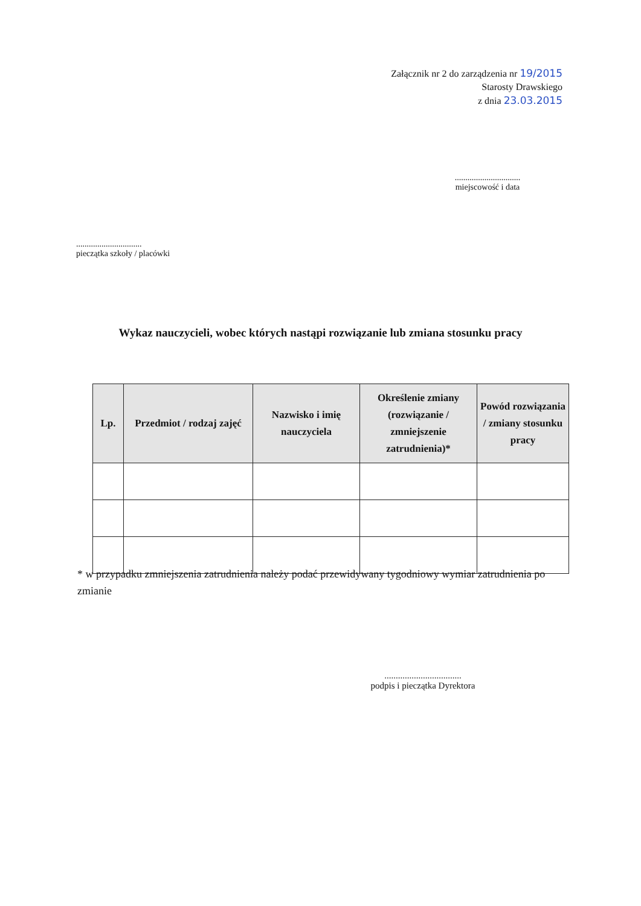Załącznik nr 2 do zarządzenia nr 19/2015
Starosty Drawskiego
z dnia 23.03.2015
...............................
miejscowość i data
...............................
pieczątka szkoły / placówki
Wykaz nauczycieli, wobec których nastąpi rozwiązanie lub zmiana stosunku pracy
| Lp. | Przedmiot / rodzaj zajęć | Nazwisko i imię nauczyciela | Określenie zmiany (rozwiązanie / zmniejszenie zatrudnienia)* | Powód rozwiązania / zmiany stosunku pracy |
| --- | --- | --- | --- | --- |
* w przypadku zmniejszenia zatrudnienia należy podać przewidywany tygodniowy wymiar zatrudnienia po zmianie
..................................
podpis i pieczątka Dyrektora